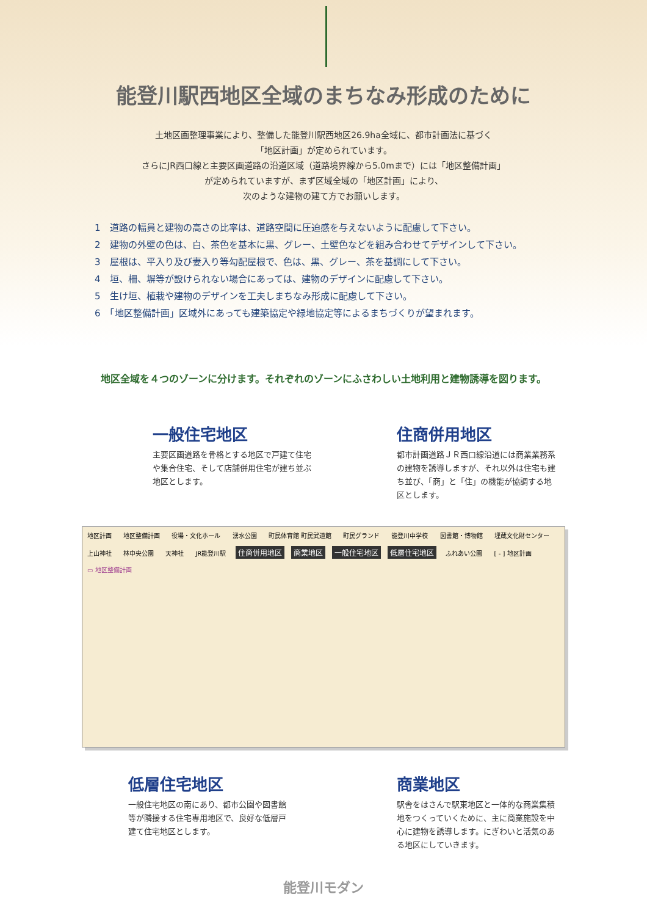能登川駅西地区全域のまちなみ形成のために
土地区画整理事業により、整備した能登川駅西地区26.9ha全域に、都市計画法に基づく
「地区計画」が定められています。
さらにJR西口線と主要区画道路の沿道区域（道路境界線から5.0mまで）には「地区整備計画」
が定められていますが、まず区域全域の「地区計画」により、
次のような建物の建て方でお願いします。
1　道路の幅員と建物の高さの比率は、道路空間に圧迫感を与えないように配慮して下さい。
2　建物の外壁の色は、白、茶色を基本に黒、グレー、土壁色などを組み合わせてデザインして下さい。
3　屋根は、平入り及び妻入り等勾配屋根で、色は、黒、グレー、茶を基調にして下さい。
4　垣、柵、塀等が設けられない場合にあっては、建物のデザインに配慮して下さい。
5　生け垣、植栽や建物のデザインを工夫しまちなみ形成に配慮して下さい。
6　「地区整備計画」区域外にあっても建築協定や緑地協定等によるまちづくりが望まれます。
地区全域を４つのゾーンに分けます。それぞれのゾーンにふさわしい土地利用と建物誘導を図ります。
一般住宅地区
主要区画道路を骨格とする地区で戸建て住宅や集合住宅、そして店舗併用住宅が建ち並ぶ地区とします。
住商併用地区
都市計画道路ＪＲ西口線沿道には商業業務系の建物を誘導しますが、それ以外は住宅も建ち並び、「商」と「住」の機能が協調する地区とします。
地区計画 地区整備計画 役場・文化ホール 湧水公園 町民体育館 町民武道館 町民グランド 能登川中学校 図書館・博物館 埋蔵文化財センター 上山神社 林中央公園 天神社 JR能登川駅 住商併用地区 商業地区 一般住宅地区 低層住宅地区 ふれあい公園 [ - ] 地区計画 ▭ 地区整備計画
低層住宅地区
一般住宅地区の南にあり、都市公園や図書館等が隣接する住宅専用地区で、良好な低層戸建て住宅地区とします。
商業地区
駅舎をはさんで駅東地区と一体的な商業集積地をつくっていくために、主に商業施設を中心に建物を誘導します。にぎわいと活気のある地区にしていきます。
能登川モダン